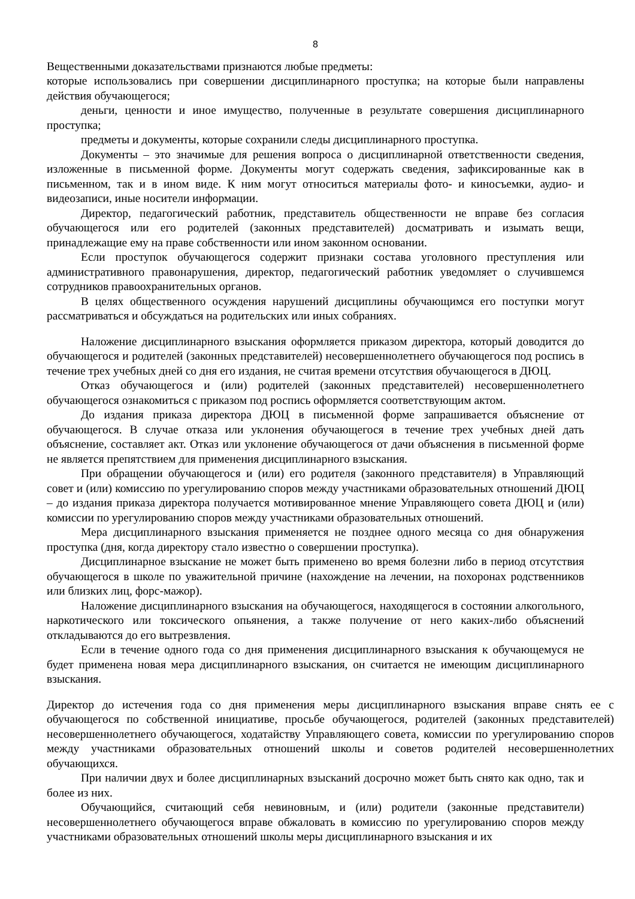8
Вещественными доказательствами признаются любые предметы:
которые использовались при совершении дисциплинарного проступка; на которые были направлены действия обучающегося;
деньги, ценности и иное имущество, полученные в результате совершения дисциплинарного проступка;
предметы и документы, которые сохранили следы дисциплинарного проступка.
Документы – это значимые для решения вопроса о дисциплинарной ответственности сведения, изложенные в письменной форме. Документы могут содержать сведения, зафиксированные как в письменном, так и в ином виде. К ним могут относиться материалы фото- и киносъемки, аудио- и видеозаписи, иные носители информации.
Директор, педагогический работник, представитель общественности не вправе без согласия обучающегося или его родителей (законных представителей) досматривать и изымать вещи, принадлежащие ему на праве собственности или ином законном основании.
Если проступок обучающегося содержит признаки состава уголовного преступления или административного правонарушения, директор, педагогический работник уведомляет о случившемся сотрудников правоохранительных органов.
В целях общественного осуждения нарушений дисциплины обучающимся его поступки могут рассматриваться и обсуждаться на родительских или иных собраниях.
Наложение дисциплинарного взыскания оформляется приказом директора, который доводится до обучающегося и родителей (законных представителей) несовершеннолетнего обучающегося под роспись в течение трех учебных дней со дня его издания, не считая времени отсутствия обучающегося в ДЮЦ.
Отказ обучающегося и (или) родителей (законных представителей) несовершеннолетнего обучающегося ознакомиться с приказом под роспись оформляется соответствующим актом.
До издания приказа директора ДЮЦ в письменной форме запрашивается объяснение от обучающегося. В случае отказа или уклонения обучающегося в течение трех учебных дней дать объяснение, составляет акт. Отказ или уклонение обучающегося от дачи объяснения в письменной форме не является препятствием для применения дисциплинарного взыскания.
При обращении обучающегося и (или) его родителя (законного представителя) в Управляющий совет и (или) комиссию по урегулированию споров между участниками образовательных отношений ДЮЦ – до издания приказа директора получается мотивированное мнение Управляющего совета ДЮЦ и (или) комиссии по урегулированию споров между участниками образовательных отношений.
Мера дисциплинарного взыскания применяется не позднее одного месяца со дня обнаружения проступка (дня, когда директору стало известно о совершении проступка).
Дисциплинарное взыскание не может быть применено во время болезни либо в период отсутствия обучающегося в школе по уважительной причине (нахождение на лечении, на похоронах родственников или близких лиц, форс-мажор).
Наложение дисциплинарного взыскания на обучающегося, находящегося в состоянии алкогольного, наркотического или токсического опьянения, а также получение от него каких-либо объяснений откладываются до его вытрезвления.
Если в течение одного года со дня применения дисциплинарного взыскания к обучающемуся не будет применена новая мера дисциплинарного взыскания, он считается не имеющим дисциплинарного взыскания.
Директор до истечения года со дня применения меры дисциплинарного взыскания вправе снять ее с обучающегося по собственной инициативе, просьбе обучающегося, родителей (законных представителей) несовершеннолетнего обучающегося, ходатайству Управляющего совета, комиссии по урегулированию споров между участниками образовательных отношений школы и советов родителей несовершеннолетних обучающихся.
При наличии двух и более дисциплинарных взысканий досрочно может быть снято как одно, так и более из них.
Обучающийся, считающий себя невиновным, и (или) родители (законные представители) несовершеннолетнего обучающегося вправе обжаловать в комиссию по урегулированию споров между участниками образовательных отношений школы меры дисциплинарного взыскания и их